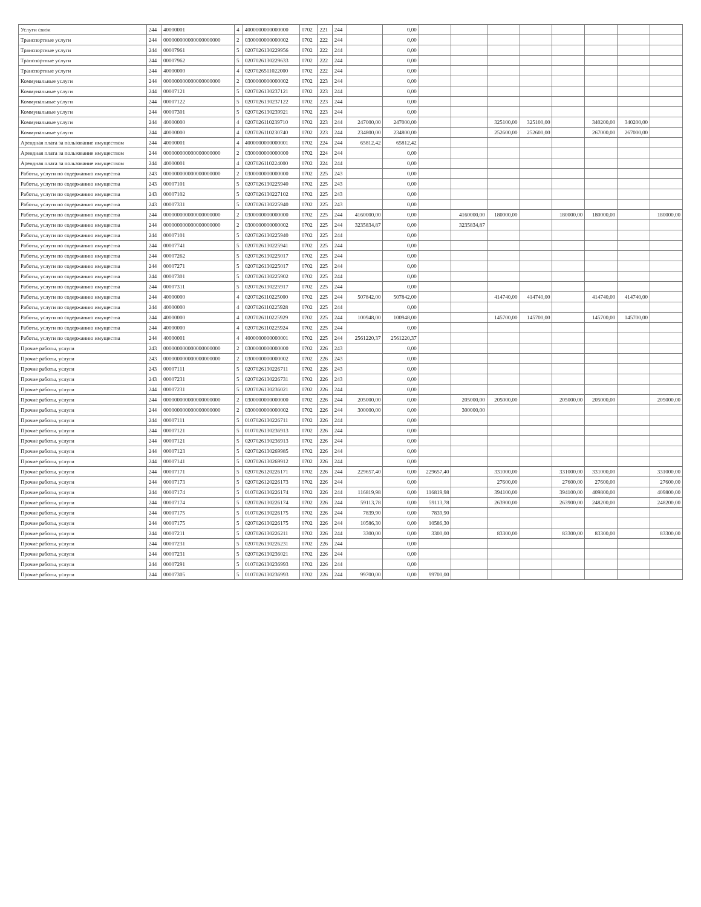| Услуги связи | 244 | 40000001 | 4 | 4000000000000000 | 0702 | 221 | 244 | | 0,00 | | | | | | | | |
| Транспортные услуги | 244 | 000000000000000000000 | 2 | 0300000000000002 | 0702 | 222 | 244 | | 0,00 | | | | | | | | |
| Транспортные услуги | 244 | 00007961 | 5 | 0207026130229956 | 0702 | 222 | 244 | | 0,00 | | | | | | | | |
| Транспортные услуги | 244 | 00007962 | 5 | 0207026130229633 | 0702 | 222 | 244 | | 0,00 | | | | | | | | |
| Транспортные услуги | 244 | 40000000 | 4 | 0207026511022000 | 0702 | 222 | 244 | | 0,00 | | | | | | | | |
| Коммунальные услуги | 244 | 000000000000000000000 | 2 | 0300000000000002 | 0702 | 223 | 244 | | 0,00 | | | | | | | | |
| Коммунальные услуги | 244 | 00007121 | 5 | 0207026130237121 | 0702 | 223 | 244 | | 0,00 | | | | | | | | |
| Коммунальные услуги | 244 | 00007122 | 5 | 0207026130237122 | 0702 | 223 | 244 | | 0,00 | | | | | | | | |
| Коммунальные услуги | 244 | 00007301 | 5 | 0207026130239921 | 0702 | 223 | 244 | | 0,00 | | | | | | | | |
| Коммунальные услуги | 244 | 40000000 | 4 | 0207026110239710 | 0702 | 223 | 244 | 247000,00 | 247000,00 | | | 325100,00 | 325100,00 | | 340200,00 | 340200,00 | |
| Коммунальные услуги | 244 | 40000000 | 4 | 0207026110230740 | 0702 | 223 | 244 | 234800,00 | 234800,00 | | | 252600,00 | 252600,00 | | 267000,00 | 267000,00 | |
| Арендная плата за пользование имуществом | 244 | 40000001 | 4 | 4000000000000001 | 0702 | 224 | 244 | 65812,42 | 65812,42 | | | | | | | | |
| Арендная плата за пользование имуществом | 244 | 000000000000000000000 | 2 | 0300000000000000 | 0702 | 224 | 244 | | 0,00 | | | | | | | | |
| Арендная плата за пользование имуществом | 244 | 40000001 | 4 | 0207026110224000 | 0702 | 224 | 244 | | 0,00 | | | | | | | | |
| Работы, услуги по содержанию имущества | 243 | 000000000000000000000 | 2 | 0300000000000000 | 0702 | 225 | 243 | | 0,00 | | | | | | | | |
| Работы, услуги по содержанию имущества | 243 | 00007101 | 5 | 0207026130225940 | 0702 | 225 | 243 | | 0,00 | | | | | | | | |
| Работы, услуги по содержанию имущества | 243 | 00007102 | 5 | 0207026130227102 | 0702 | 225 | 243 | | 0,00 | | | | | | | | |
| Работы, услуги по содержанию имущества | 243 | 00007331 | 5 | 0207026130225940 | 0702 | 225 | 243 | | 0,00 | | | | | | | | |
| Работы, услуги по содержанию имущества | 244 | 000000000000000000000 | 2 | 0300000000000000 | 0702 | 225 | 244 | 4160000,00 | 0,00 | | 4160000,00 | 180000,00 | | 180000,00 | 180000,00 | | 180000,00 |
| Работы, услуги по содержанию имущества | 244 | 000000000000000000000 | 2 | 0300000000000002 | 0702 | 225 | 244 | 3235834,87 | 0,00 | | 3235834,87 | | | | | | |
| Работы, услуги по содержанию имущества | 244 | 00007101 | 5 | 0207026130225940 | 0702 | 225 | 244 | | 0,00 | | | | | | | | |
| Работы, услуги по содержанию имущества | 244 | 00007741 | 5 | 0207026130225941 | 0702 | 225 | 244 | | 0,00 | | | | | | | | |
| Работы, услуги по содержанию имущества | 244 | 00007262 | 5 | 0207026130225017 | 0702 | 225 | 244 | | 0,00 | | | | | | | | |
| Работы, услуги по содержанию имущества | 244 | 00007271 | 5 | 0207026130225017 | 0702 | 225 | 244 | | 0,00 | | | | | | | | |
| Работы, услуги по содержанию имущества | 244 | 00007301 | 5 | 0207026130225902 | 0702 | 225 | 244 | | 0,00 | | | | | | | | |
| Работы, услуги по содержанию имущества | 244 | 00007311 | 5 | 0207026130225917 | 0702 | 225 | 244 | | 0,00 | | | | | | | | |
| Работы, услуги по содержанию имущества | 244 | 40000000 | 4 | 0207026110225000 | 0702 | 225 | 244 | 507842,00 | 507842,00 | | | 414740,00 | 414740,00 | | 414740,00 | 414740,00 | |
| Работы, услуги по содержанию имущества | 244 | 40000000 | 4 | 0207026110225928 | 0702 | 225 | 244 | | 0,00 | | | | | | | | |
| Работы, услуги по содержанию имущества | 244 | 40000000 | 4 | 0207026110225929 | 0702 | 225 | 244 | 100948,00 | 100948,00 | | | 145700,00 | 145700,00 | | 145700,00 | 145700,00 | |
| Работы, услуги по содержанию имущества | 244 | 40000000 | 4 | 0207026110225924 | 0702 | 225 | 244 | | 0,00 | | | | | | | | |
| Работы, услуги по содержанию имущества | 244 | 40000001 | 4 | 4000000000000001 | 0702 | 225 | 244 | 2561220,37 | 2561220,37 | | | | | | | | |
| Прочие работы, услуги | 243 | 000000000000000000000 | 2 | 0300000000000000 | 0702 | 226 | 243 | | 0,00 | | | | | | | | |
| Прочие работы, услуги | 243 | 000000000000000000000 | 2 | 0300000000000002 | 0702 | 226 | 243 | | 0,00 | | | | | | | | |
| Прочие работы, услуги | 243 | 00007111 | 5 | 0207026130226711 | 0702 | 226 | 243 | | 0,00 | | | | | | | | |
| Прочие работы, услуги | 243 | 00007231 | 5 | 0207026130226731 | 0702 | 226 | 243 | | 0,00 | | | | | | | | |
| Прочие работы, услуги | 244 | 00007231 | 5 | 0207026130236021 | 0702 | 226 | 244 | | 0,00 | | | | | | | | |
| Прочие работы, услуги | 244 | 000000000000000000000 | 2 | 0300000000000000 | 0702 | 226 | 244 | 205000,00 | 0,00 | | 205000,00 | 205000,00 | | 205000,00 | 205000,00 | | 205000,00 |
| Прочие работы, услуги | 244 | 000000000000000000000 | 2 | 0300000000000002 | 0702 | 226 | 244 | 300000,00 | 0,00 | | 300000,00 | | | | | | |
| Прочие работы, услуги | 244 | 00007111 | 5 | 0107026130226711 | 0702 | 226 | 244 | | 0,00 | | | | | | | | |
| Прочие работы, услуги | 244 | 00007121 | 5 | 0107026130236913 | 0702 | 226 | 244 | | 0,00 | | | | | | | | |
| Прочие работы, услуги | 244 | 00007121 | 5 | 0207026130236913 | 0702 | 226 | 244 | | 0,00 | | | | | | | | |
| Прочие работы, услуги | 244 | 00007123 | 5 | 0207026130269985 | 0702 | 226 | 244 | | 0,00 | | | | | | | | |
| Прочие работы, услуги | 244 | 00007141 | 5 | 0207026130269912 | 0702 | 226 | 244 | | 0,00 | | | | | | | | |
| Прочие работы, услуги | 244 | 00007171 | 5 | 0207026120226171 | 0702 | 226 | 244 | 229657,40 | 0,00 | 229657,40 | | 331000,00 | | 331000,00 | 331000,00 | | 331000,00 |
| Прочие работы, услуги | 244 | 00007173 | 5 | 0207026120226173 | 0702 | 226 | 244 | | 0,00 | | | 27600,00 | | 27600,00 | 27600,00 | | 27600,00 |
| Прочие работы, услуги | 244 | 00007174 | 5 | 0107026130226174 | 0702 | 226 | 244 | 116819,98 | 0,00 | 116819,98 | | 394100,00 | | 394100,00 | 409800,00 | | 409800,00 |
| Прочие работы, услуги | 244 | 00007174 | 5 | 0207026130226174 | 0702 | 226 | 244 | 59113,78 | 0,00 | 59113,78 | | 263900,00 | | 263900,00 | 248200,00 | | 248200,00 |
| Прочие работы, услуги | 244 | 00007175 | 5 | 0107026130226175 | 0702 | 226 | 244 | 7839,90 | 0,00 | 7839,90 | | | | | | | |
| Прочие работы, услуги | 244 | 00007175 | 5 | 0207026130226175 | 0702 | 226 | 244 | 10586,30 | 0,00 | 10586,30 | | | | | | | |
| Прочие работы, услуги | 244 | 00007211 | 5 | 0207026130226211 | 0702 | 226 | 244 | 3300,00 | 0,00 | 3300,00 | | 83300,00 | | 83300,00 | 83300,00 | | 83300,00 |
| Прочие работы, услуги | 244 | 00007231 | 5 | 0207026130226231 | 0702 | 226 | 244 | | 0,00 | | | | | | | | |
| Прочие работы, услуги | 244 | 00007231 | 5 | 0207026130236021 | 0702 | 226 | 244 | | 0,00 | | | | | | | | |
| Прочие работы, услуги | 244 | 00007291 | 5 | 0107026130236993 | 0702 | 226 | 244 | | 0,00 | | | | | | | | |
| Прочие работы, услуги | 244 | 00007305 | 5 | 0107026130236993 | 0702 | 226 | 244 | 99700,00 | 0,00 | 99700,00 | | | | | | | |